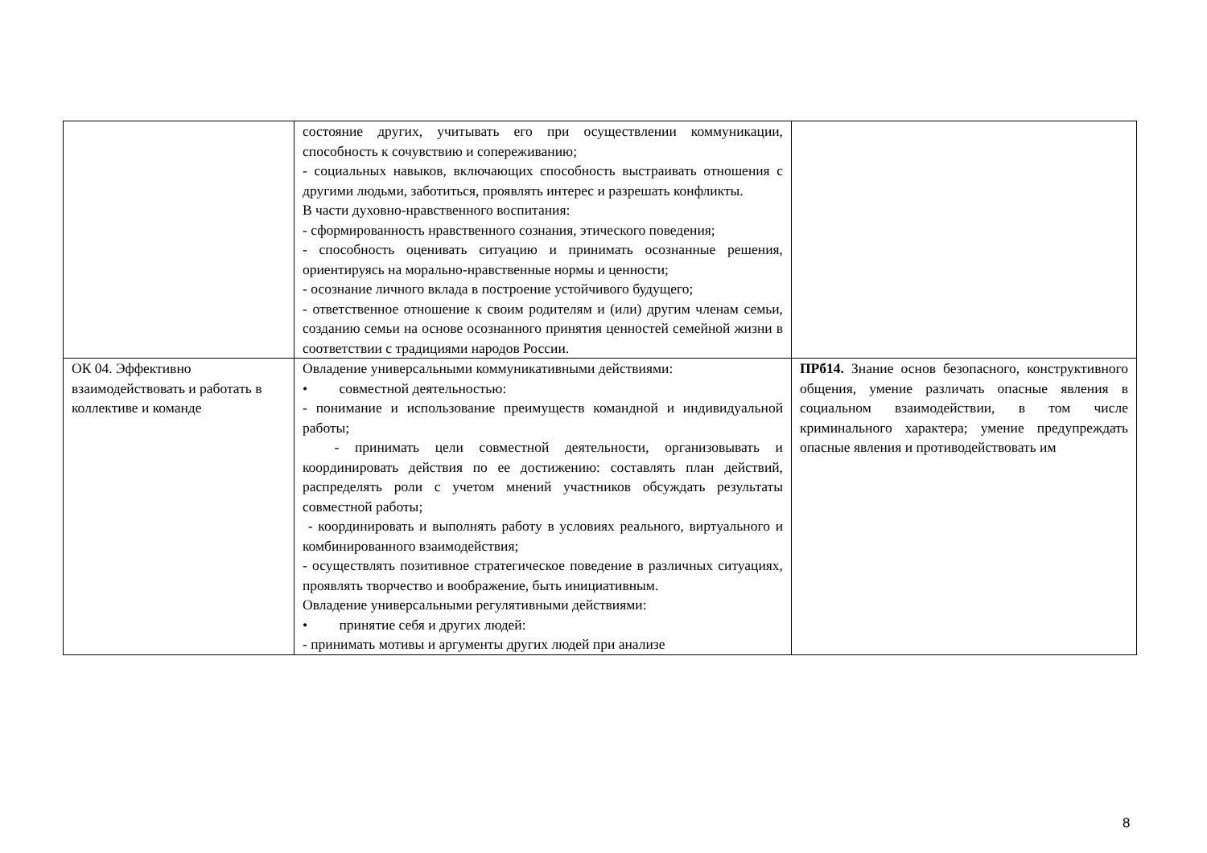| | состояние других, учитывать его при осуществлении коммуникации, способность к сочувствию и сопереживанию; - социальных навыков, включающих способность выстраивать отношения с другими людьми, заботиться, проявлять интерес и разрешать конфликты. В части духовно-нравственного воспитания: - сформированность нравственного сознания, этического поведения; - способность оценивать ситуацию и принимать осознанные решения, ориентируясь на морально-нравственные нормы и ценности; - осознание личного вклада в построение устойчивого будущего; - ответственное отношение к своим родителям и (или) другим членам семьи, созданию семьи на основе осознанного принятия ценностей семейной жизни в соответствии с традициями народов России. | |
| ОК 04. Эффективно взаимодействовать и работать в коллективе и команде | Овладение универсальными коммуникативными действиями: • совместной деятельностью: - понимание и использование преимуществ командной и индивидуальной работы; - принимать цели совместной деятельности, организовывать и координировать действия по ее достижению: составлять план действий, распределять роли с учетом мнений участников обсуждать результаты совместной работы; - координировать и выполнять работу в условиях реального, виртуального и комбинированного взаимодействия; - осуществлять позитивное стратегическое поведение в различных ситуациях, проявлять творчество и воображение, быть инициативным. Овладение универсальными регулятивными действиями: • принятие себя и других людей: - принимать мотивы и аргументы других людей при анализе | ПРб14. Знание основ безопасного, конструктивного общения, умение различать опасные явления в социальном взаимодействии, в том числе криминального характера; умение предупреждать опасные явления и противодействовать им |
8